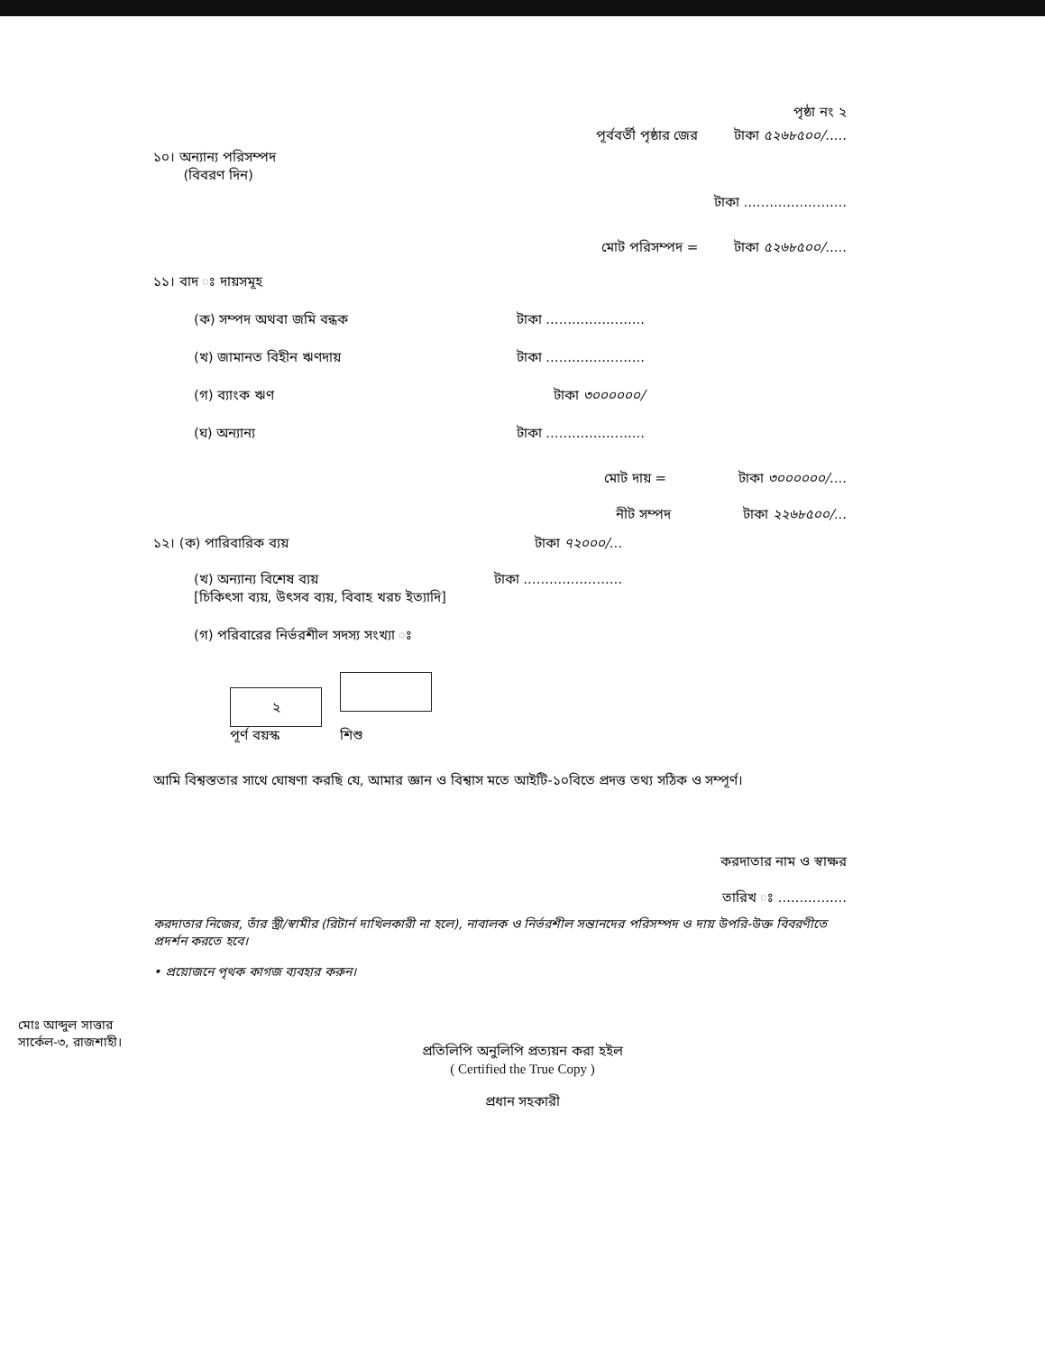পৃষ্ঠা নং ২
পূর্ববর্তী পৃষ্ঠার জের টাকা ৫২৬৮৫০০/.....
১০। অন্যান্য পরিসম্পদ
(বিবরণ দিন)
টাকা ........................
মোট পরিসম্পদ = টাকা ৫২৬৮৫০০/.....
১১। বাদ ঃ দায়সমূহ
(ক) সম্পদ অথবা জমি বন্ধক টাকা .......................
(খ) জামানত বিহীন ঋণদায় টাকা .......................
(গ) ব্যাংক ঋণ টাকা ৩০০০০০০/
(ঘ) অন্যান্য টাকা .......................
মোট দায় = টাকা ৩০০০০০০/....
নীট সম্পদ টাকা ২২৬৮৫০০/...
১২। (ক) পারিবারিক ব্যয় টাকা ৭২০০০/...
(খ) অন্যান্য বিশেষ ব্যয় টাকা .......................
[চিকিৎসা ব্যয়, উৎসব ব্যয়, বিবাহ খরচ ইত্যাদি]
(গ) পরিবারের নির্ভরশীল সদস্য সংখ্যা ঃ
২
পূর্ণ বয়স্ক শিশু
আমি বিশ্বস্ততার সাথে ঘোষণা করছি যে, আমার জ্ঞান ও বিশ্বাস মতে আইটি-১০বিতে প্রদত্ত তথ্য সঠিক ও সম্পূর্ণ।
করদাতার নাম ও স্বাক্ষর
তারিখ ঃ ................
করদাতার নিজের, তাঁর স্ত্রী/স্বামীর (রিটার্ন দাখিলকারী না হলে), নাবালক ও নির্ভরশীল সন্তানদের পরিসম্পদ ও দায় উপরি-উক্ত বিবরণীতে প্রদর্শন করতে হবে।
• প্রয়োজনে পৃথক কাগজ ব্যবহার করুন।
মোঃ আব্দুল সাত্তার
সার্কেল-৩, রাজশাহী।
প্রতিলিপি অনুলিপি প্রত্যয়ন করা হইল
( Certified the True Copy )
প্রধান সহকারী